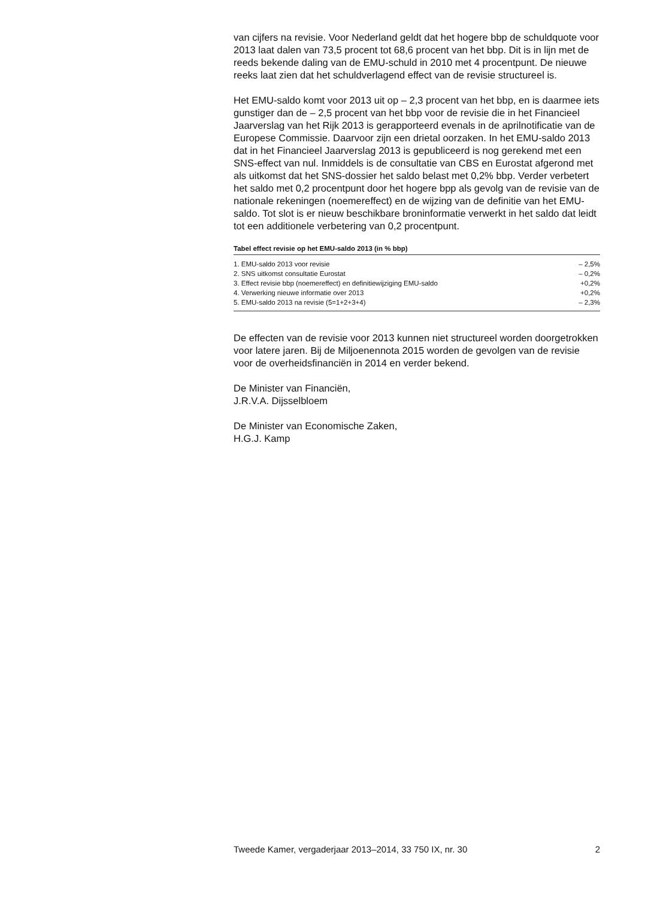van cijfers na revisie. Voor Nederland geldt dat het hogere bbp de schuldquote voor 2013 laat dalen van 73,5 procent tot 68,6 procent van het bbp. Dit is in lijn met de reeds bekende daling van de EMU-schuld in 2010 met 4 procentpunt. De nieuwe reeks laat zien dat het schuldverlagend effect van de revisie structureel is.
Het EMU-saldo komt voor 2013 uit op – 2,3 procent van het bbp, en is daarmee iets gunstiger dan de – 2,5 procent van het bbp voor de revisie die in het Financieel Jaarverslag van het Rijk 2013 is gerapporteerd evenals in de aprilnotificatie van de Europese Commissie. Daarvoor zijn een drietal oorzaken. In het EMU-saldo 2013 dat in het Financieel Jaarverslag 2013 is gepubliceerd is nog gerekend met een SNS-effect van nul. Inmiddels is de consultatie van CBS en Eurostat afgerond met als uitkomst dat het SNS-dossier het saldo belast met 0,2% bbp. Verder verbetert het saldo met 0,2 procentpunt door het hogere bpp als gevolg van de revisie van de nationale rekeningen (noemereffect) en de wijzing van de definitie van het EMU-saldo. Tot slot is er nieuw beschikbare broninformatie verwerkt in het saldo dat leidt tot een additionele verbetering van 0,2 procentpunt.
Tabel effect revisie op het EMU-saldo 2013 (in % bbp)
| 1. EMU-saldo 2013 voor revisie | – 2,5% |
| 2. SNS uitkomst consultatie Eurostat | – 0,2% |
| 3. Effect revisie bbp (noemereffect) en definitiewijziging EMU-saldo | +0,2% |
| 4. Verwerking nieuwe informatie over 2013 | +0,2% |
| 5. EMU-saldo 2013 na revisie (5=1+2+3+4) | – 2,3% |
De effecten van de revisie voor 2013 kunnen niet structureel worden doorgetrokken voor latere jaren. Bij de Miljoenennota 2015 worden de gevolgen van de revisie voor de overheidsfinanciën in 2014 en verder bekend.
De Minister van Financiën,
J.R.V.A. Dijsselbloem
De Minister van Economische Zaken,
H.G.J. Kamp
Tweede Kamer, vergaderjaar 2013–2014, 33 750 IX, nr. 30 2